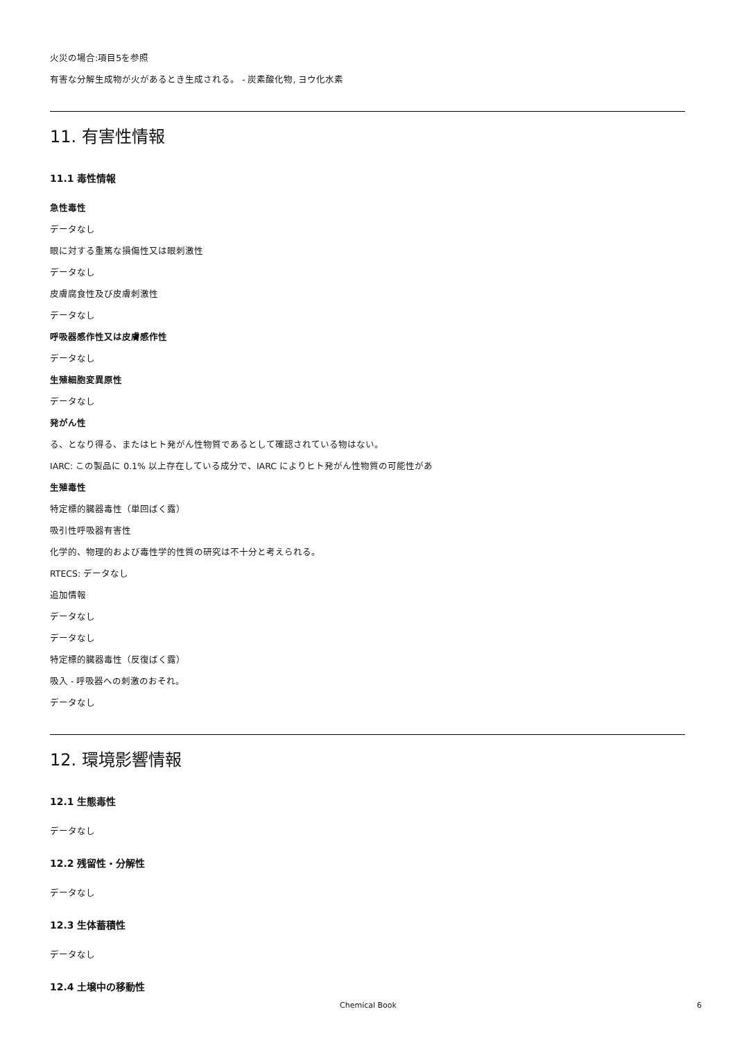火災の場合:項目5を参照
有害な分解生成物が火があるとき生成される。 - 炭素酸化物, ヨウ化水素
11. 有害性情報
11.1 毒性情報
急性毒性
データなし
眼に対する重篤な損傷性又は眼刺激性
データなし
皮膚腐食性及び皮膚刺激性
データなし
呼吸器感作性又は皮膚感作性
データなし
生殖細胞変異原性
データなし
発がん性
る、となり得る、またはヒト発がん性物質であるとして確認されている物はない。
IARC: この製品に 0.1% 以上存在している成分で、IARC によりヒト発がん性物質の可能性があ
生殖毒性
特定標的臓器毒性（単回ばく露）
吸引性呼吸器有害性
化学的、物理的および毒性学的性質の研究は不十分と考えられる。
RTECS: データなし
追加情報
データなし
データなし
特定標的臓器毒性（反復ばく露）
吸入 - 呼吸器への刺激のおそれ。
データなし
12. 環境影響情報
12.1 生態毒性
データなし
12.2 残留性・分解性
データなし
12.3 生体蓄積性
データなし
12.4 土壌中の移動性
Chemical Book 6